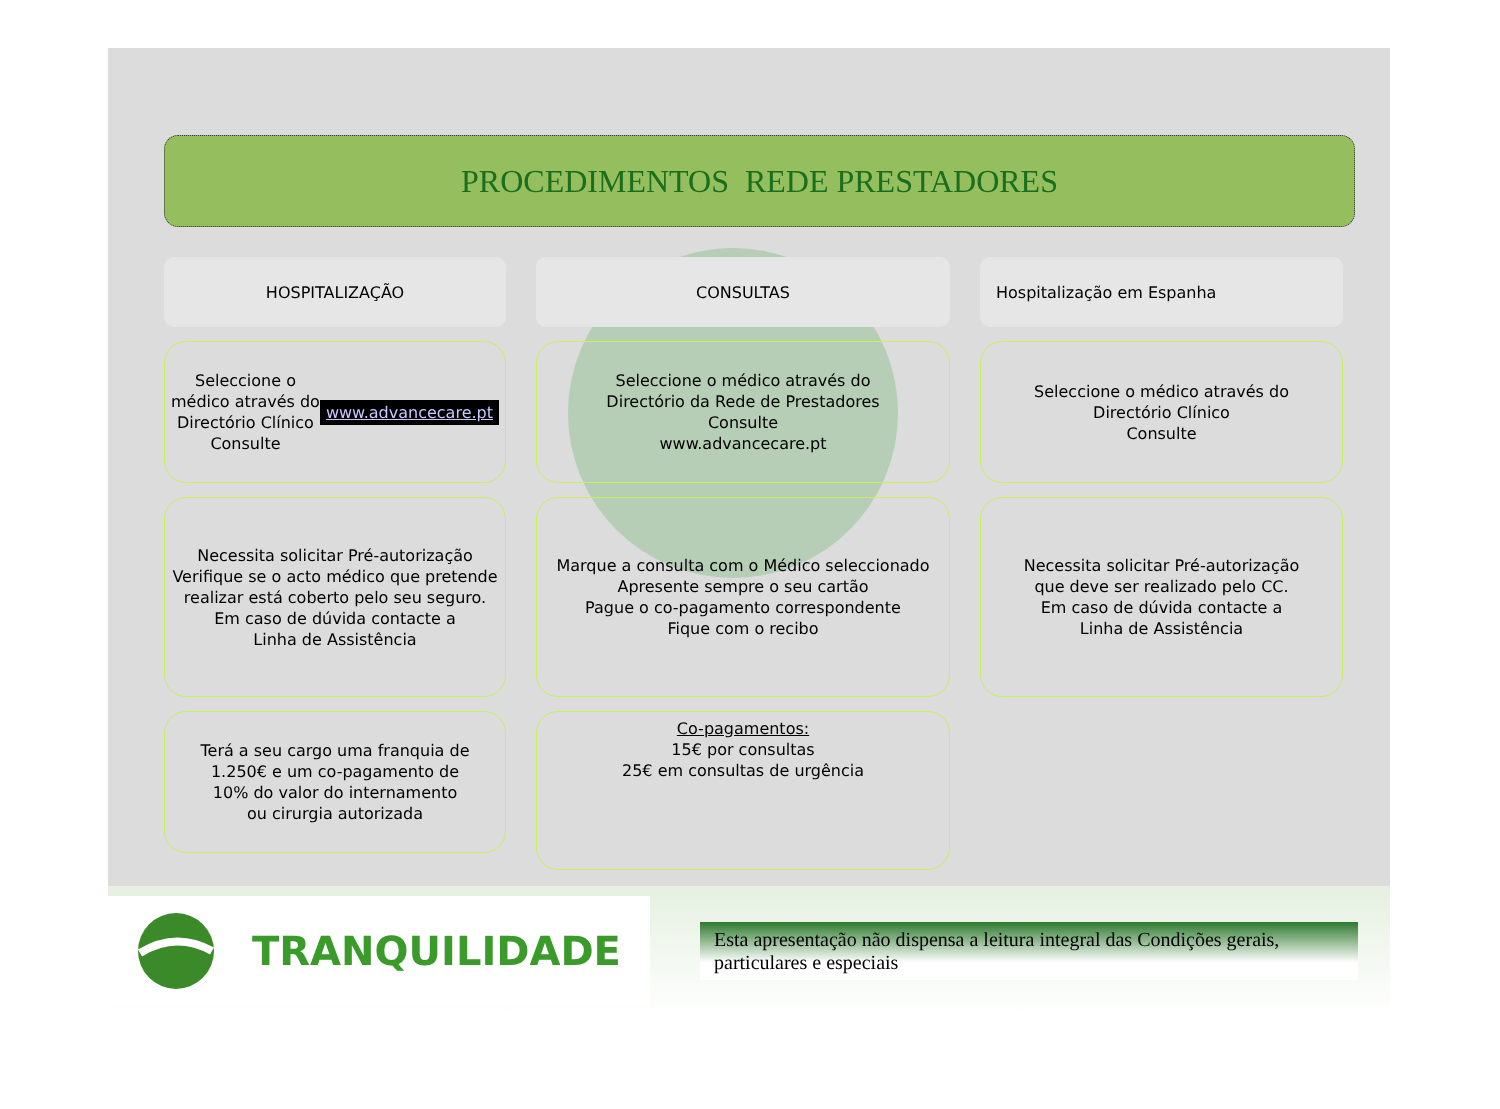PROCEDIMENTOS REDE PRESTADORES
HOSPITALIZAÇÃO
Seleccione o médico através do
Directório Clínico
Consulte
www.advancecare.pt
Necessita solicitar Pré-autorização
Verifique se o acto médico que pretende realizar está coberto pelo seu seguro.
Em caso de dúvida contacte a
Linha de Assistência
Terá a seu cargo uma franquia de 1.250€ e um co-pagamento de
10% do valor do internamento
ou cirurgia autorizada
CONSULTAS
Seleccione o médico através do
Directório da Rede de Prestadores
Consulte
www.advancecare.pt
Marque a consulta com o Médico seleccionado
Apresente sempre o seu cartão
Pague o co-pagamento correspondente
Fique com o recibo
Co-pagamentos:
15€ por consultas
25€ em consultas de urgência
Hospitalização em Espanha
Seleccione o médico através do
Directório Clínico
Consulte
Necessita solicitar Pré-autorização
que deve ser realizado pelo CC.
Em caso de dúvida contacte a
Linha de Assistência
TRANQUILIDADE
Esta apresentação não dispensa a leitura integral das Condições gerais, particulares e especiais